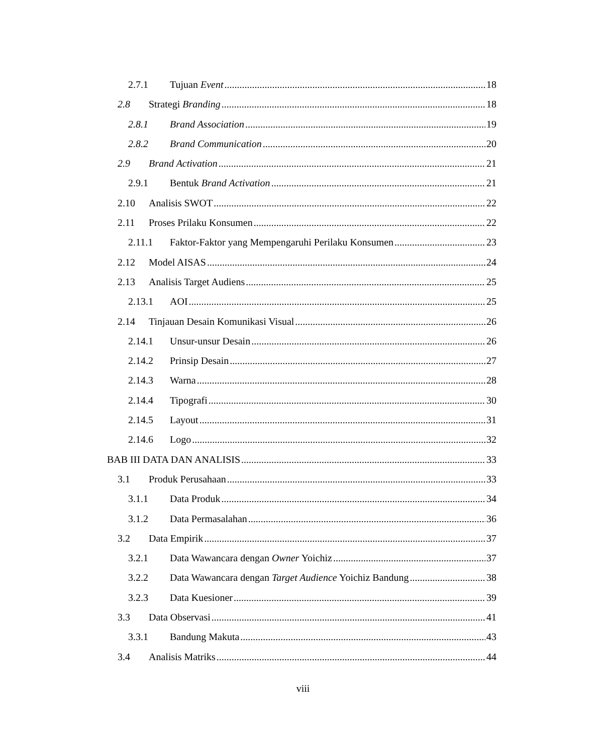2.7.1 Tujuan Event 18
2.8 Strategi Branding 18
2.8.1 Brand Association 19
2.8.2 Brand Communication 20
2.9 Brand Activation 21
2.9.1 Bentuk Brand Activation 21
2.10 Analisis SWOT 22
2.11 Proses Prilaku Konsumen 22
2.11.1 Faktor-Faktor yang Mempengaruhi Perilaku Konsumen 23
2.12 Model AISAS 24
2.13 Analisis Target Audiens 25
2.13.1 AOI 25
2.14 Tinjauan Desain Komunikasi Visual 26
2.14.1 Unsur-unsur Desain 26
2.14.2 Prinsip Desain 27
2.14.3 Warna 28
2.14.4 Tipografi 30
2.14.5 Layout 31
2.14.6 Logo 32
BAB III DATA DAN ANALISIS 33
3.1 Produk Perusahaan 33
3.1.1 Data Produk 34
3.1.2 Data Permasalahan 36
3.2 Data Empirik 37
3.2.1 Data Wawancara dengan Owner Yoichiz 37
3.2.2 Data Wawancara dengan Target Audience Yoichiz Bandung 38
3.2.3 Data Kuesioner 39
3.3 Data Observasi 41
3.3.1 Bandung Makuta 43
3.4 Analisis Matriks 44
viii